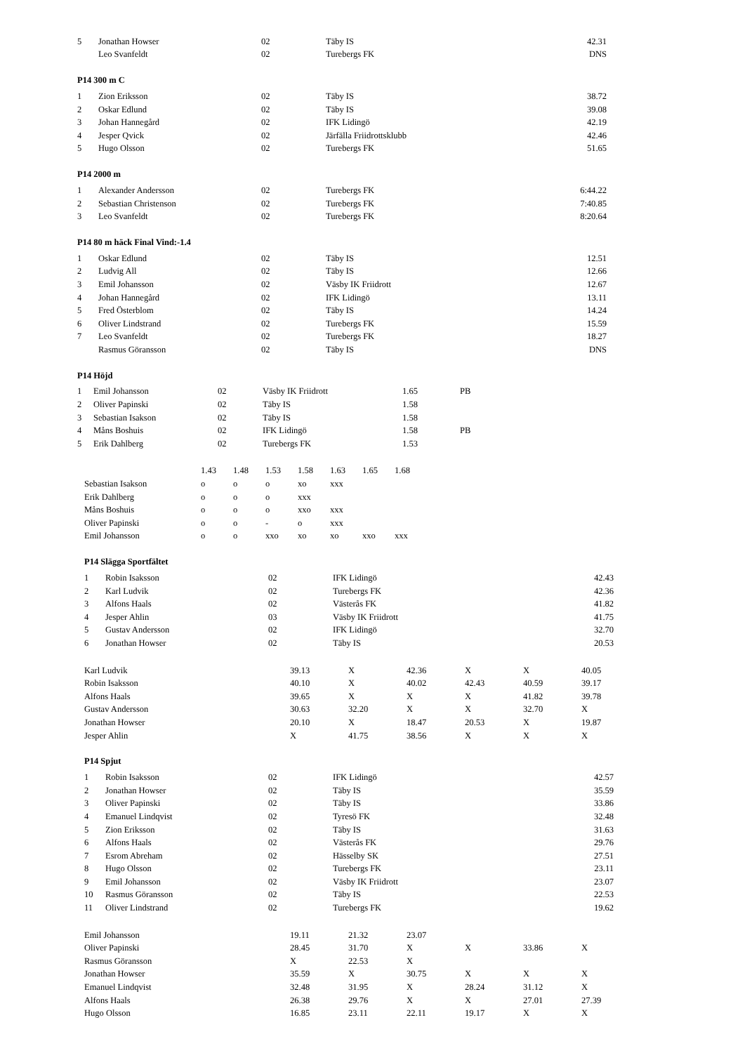| 5 | Jonathan Howser | 02 | Täby IS | 42.31 |
| | Leo Svanfeldt | 02 | Turebergs FK | DNS |
P14 300 m C
| 1 | Zion Eriksson | 02 | Täby IS | 38.72 |
| 2 | Oskar Edlund | 02 | Täby IS | 39.08 |
| 3 | Johan Hannegård | 02 | IFK Lidingö | 42.19 |
| 4 | Jesper Qvick | 02 | Järfälla Friidrottsklubb | 42.46 |
| 5 | Hugo Olsson | 02 | Turebergs FK | 51.65 |
P14 2000 m
| 1 | Alexander Andersson | 02 | Turebergs FK | 6:44.22 |
| 2 | Sebastian Christenson | 02 | Turebergs FK | 7:40.85 |
| 3 | Leo Svanfeldt | 02 | Turebergs FK | 8:20.64 |
P14 80 m häck Final Vind:-1.4
| 1 | Oskar Edlund | 02 | Täby IS | 12.51 |
| 2 | Ludvig All | 02 | Täby IS | 12.66 |
| 3 | Emil Johansson | 02 | Väsby IK Friidrott | 12.67 |
| 4 | Johan Hannegård | 02 | IFK Lidingö | 13.11 |
| 5 | Fred Österblom | 02 | Täby IS | 14.24 |
| 6 | Oliver Lindstrand | 02 | Turebergs FK | 15.59 |
| 7 | Leo Svanfeldt | 02 | Turebergs FK | 18.27 |
| | Rasmus Göransson | 02 | Täby IS | DNS |
P14 Höjd
| 1 | Emil Johansson | 02 | Väsby IK Friidrott | 1.65 | PB |
| 2 | Oliver Papinski | 02 | Täby IS | 1.58 | |
| 3 | Sebastian Isakson | 02 | Täby IS | 1.58 | |
| 4 | Måns Boshuis | 02 | IFK Lidingö | 1.58 | PB |
| 5 | Erik Dahlberg | 02 | Turebergs FK | 1.53 | |
| | 1.43 | 1.48 | 1.53 | 1.58 | 1.63 | 1.65 | 1.68 |
| Sebastian Isakson | o | o | o | xo | xxx | | |
| Erik Dahlberg | o | o | o | xxx | | | |
| Måns Boshuis | o | o | o | xxo | xxx | | |
| Oliver Papinski | o | o | - | o | xxx | | |
| Emil Johansson | o | o | xxo | xo | xo | xxo | xxx |
P14 Slägga Sportfältet
| 1 | Robin Isaksson | 02 | IFK Lidingö | 42.43 |
| 2 | Karl Ludvik | 02 | Turebergs FK | 42.36 |
| 3 | Alfons Haals | 02 | Västerås FK | 41.82 |
| 4 | Jesper Ahlin | 03 | Väsby IK Friidrott | 41.75 |
| 5 | Gustav Andersson | 02 | IFK Lidingö | 32.70 |
| 6 | Jonathan Howser | 02 | Täby IS | 20.53 |
| Karl Ludvik | 39.13 | X | 42.36 | X | X | 40.05 |
| Robin Isaksson | 40.10 | X | 40.02 | 42.43 | 40.59 | 39.17 |
| Alfons Haals | 39.65 | X | X | X | 41.82 | 39.78 |
| Gustav Andersson | 30.63 | 32.20 | X | X | 32.70 | X |
| Jonathan Howser | 20.10 | X | 18.47 | 20.53 | X | 19.87 |
| Jesper Ahlin | X | 41.75 | 38.56 | X | X | X |
P14 Spjut
| 1 | Robin Isaksson | 02 | IFK Lidingö | 42.57 |
| 2 | Jonathan Howser | 02 | Täby IS | 35.59 |
| 3 | Oliver Papinski | 02 | Täby IS | 33.86 |
| 4 | Emanuel Lindqvist | 02 | Tyresö FK | 32.48 |
| 5 | Zion Eriksson | 02 | Täby IS | 31.63 |
| 6 | Alfons Haals | 02 | Västerås FK | 29.76 |
| 7 | Esrom Abreham | 02 | Hässelby SK | 27.51 |
| 8 | Hugo Olsson | 02 | Turebergs FK | 23.11 |
| 9 | Emil Johansson | 02 | Väsby IK Friidrott | 23.07 |
| 10 | Rasmus Göransson | 02 | Täby IS | 22.53 |
| 11 | Oliver Lindstrand | 02 | Turebergs FK | 19.62 |
| Emil Johansson | 19.11 | 21.32 | 23.07 | | | |
| Oliver Papinski | 28.45 | 31.70 | X | X | 33.86 | X |
| Rasmus Göransson | X | 22.53 | X | | | |
| Jonathan Howser | 35.59 | X | 30.75 | X | X | X |
| Emanuel Lindqvist | 32.48 | 31.95 | X | 28.24 | 31.12 | X |
| Alfons Haals | 26.38 | 29.76 | X | X | 27.01 | 27.39 |
| Hugo Olsson | 16.85 | 23.11 | 22.11 | 19.17 | X | X |